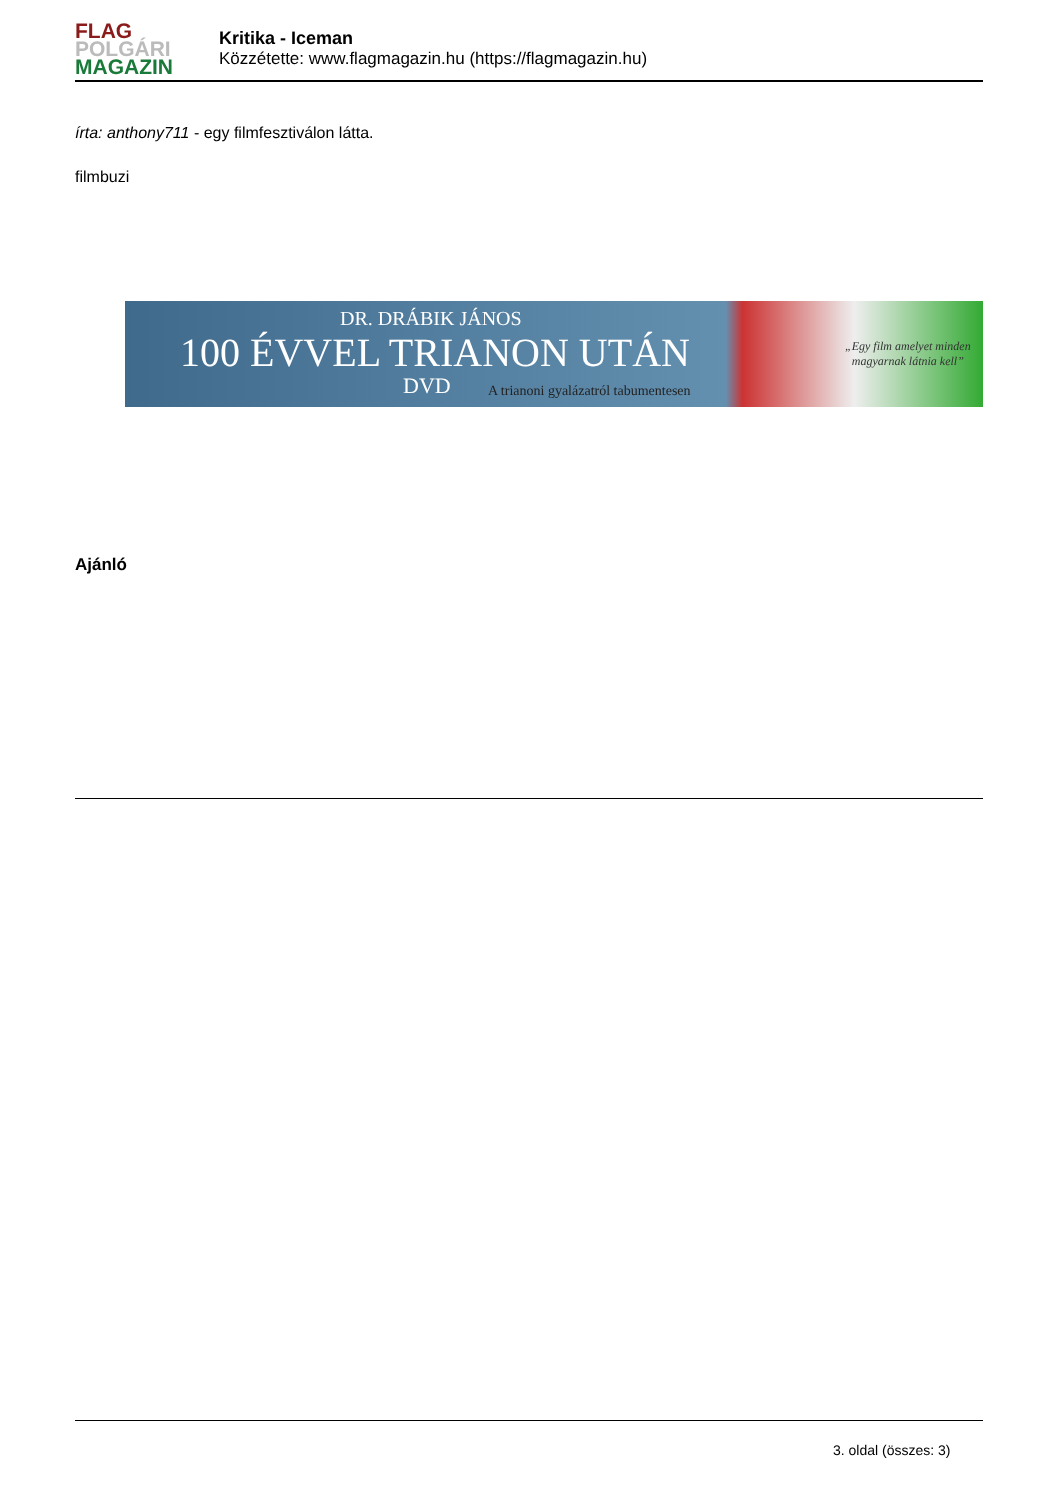FLAG
POLGÁRI
MAGAZIN
Kritika - Iceman
Közzétette: www.flagmagazin.hu (https://flagmagazin.hu)
írta: anthony711 - egy filmfesztiválon látta.
filmbuzi
DR. DRÁBIK JÁNOS
100 ÉVVEL TRIANON UTÁN
DVD
A trianoni gyalázatról tabumentesen
„Egy film amelyet minden
magyarnak látnia kell”
Ajánló
3. oldal (összes: 3)